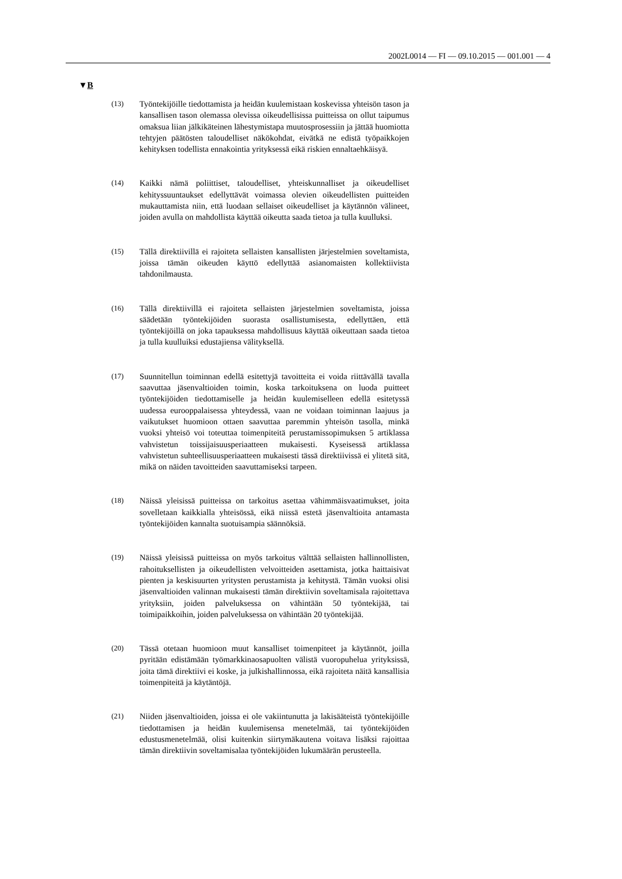2002L0014 — FI — 09.10.2015 — 001.001 — 4
▼B
(13) Työntekijöille tiedottamista ja heidän kuulemistaan koskevissa yhteisön tason ja kansallisen tason olemassa olevissa oikeudellisissa puitteissa on ollut taipumus omaksua liian jälkikäteinen lähestymistapa muutosprosessiin ja jättää huomiotta tehtyjen päätösten taloudelliset näkökohdat, eivätkä ne edistä työpaikkojen kehityksen todellista ennakointia yrityksessä eikä riskien ennaltaehkäisyä.
(14) Kaikki nämä poliittiset, taloudelliset, yhteiskunnalliset ja oikeudelliset kehityssuuntaukset edellyttävät voimassa olevien oikeudellisten puitteiden mukauttamista niin, että luodaan sellaiset oikeudelliset ja käytännön välineet, joiden avulla on mahdollista käyttää oikeutta saada tietoa ja tulla kuulluksi.
(15) Tällä direktiivillä ei rajoiteta sellaisten kansallisten järjestelmien soveltamista, joissa tämän oikeuden käyttö edellyttää asianomaisten kollektiivista tahdonilmausta.
(16) Tällä direktiivillä ei rajoiteta sellaisten järjestelmien soveltamista, joissa säädetään työntekijöiden suorasta osallistumisesta, edellyttäen, että työntekijöillä on joka tapauksessa mahdollisuus käyttää oikeuttaan saada tietoa ja tulla kuulluiksi edustajiensa välityksellä.
(17) Suunnitellun toiminnan edellä esitettyjä tavoitteita ei voida riittävällä tavalla saavuttaa jäsenvaltioiden toimin, koska tarkoituksena on luoda puitteet työntekijöiden tiedottamiselle ja heidän kuulemiselleen edellä esitetyssä uudessa eurooppalaisessa yhteydessä, vaan ne voidaan toiminnan laajuus ja vaikutukset huomioon ottaen saavuttaa paremmin yhteisön tasolla, minkä vuoksi yhteisö voi toteuttaa toimenpiteitä perustamissopimuksen 5 artiklassa vahvistetun toissijaisuusperiaatteen mukaisesti. Kyseisessä artiklassa vahvistetun suhteellisuusperiaatteen mukaisesti tässä direktiivissä ei ylitetä sitä, mikä on näiden tavoitteiden saavuttamiseksi tarpeen.
(18) Näissä yleisissä puitteissa on tarkoitus asettaa vähimmäisvaatimukset, joita sovelletaan kaikkialla yhteisössä, eikä niissä estetä jäsenvaltioita antamasta työntekijöiden kannalta suotuisampia säännöksiä.
(19) Näissä yleisissä puitteissa on myös tarkoitus välttää sellaisten hallinnollisten, rahoituksellisten ja oikeudellisten velvoitteiden asettamista, jotka haittaisivat pienten ja keskisuurten yritysten perustamista ja kehitystä. Tämän vuoksi olisi jäsenvaltioiden valinnan mukaisesti tämän direktiivin soveltamisala rajoitettava yrityksiin, joiden palveluksessa on vähintään 50 työntekijää, tai toimipaikkoihin, joiden palveluksessa on vähintään 20 työntekijää.
(20) Tässä otetaan huomioon muut kansalliset toimenpiteet ja käytännöt, joilla pyritään edistämään työmarkkinaosapuolten välistä vuoropuhelua yrityksissä, joita tämä direktiivi ei koske, ja julkishallinnossa, eikä rajoiteta näitä kansallisia toimenpiteitä ja käytäntöjä.
(21) Niiden jäsenvaltioiden, joissa ei ole vakiintunutta ja lakisääteistä työntekijöille tiedottamisen ja heidän kuulemisensa menetelmää, tai työntekijöiden edustusmenetelmää, olisi kuitenkin siirtymäkautena voitava lisäksi rajoittaa tämän direktiivin soveltamisalaa työntekijöiden lukumäärän perusteella.